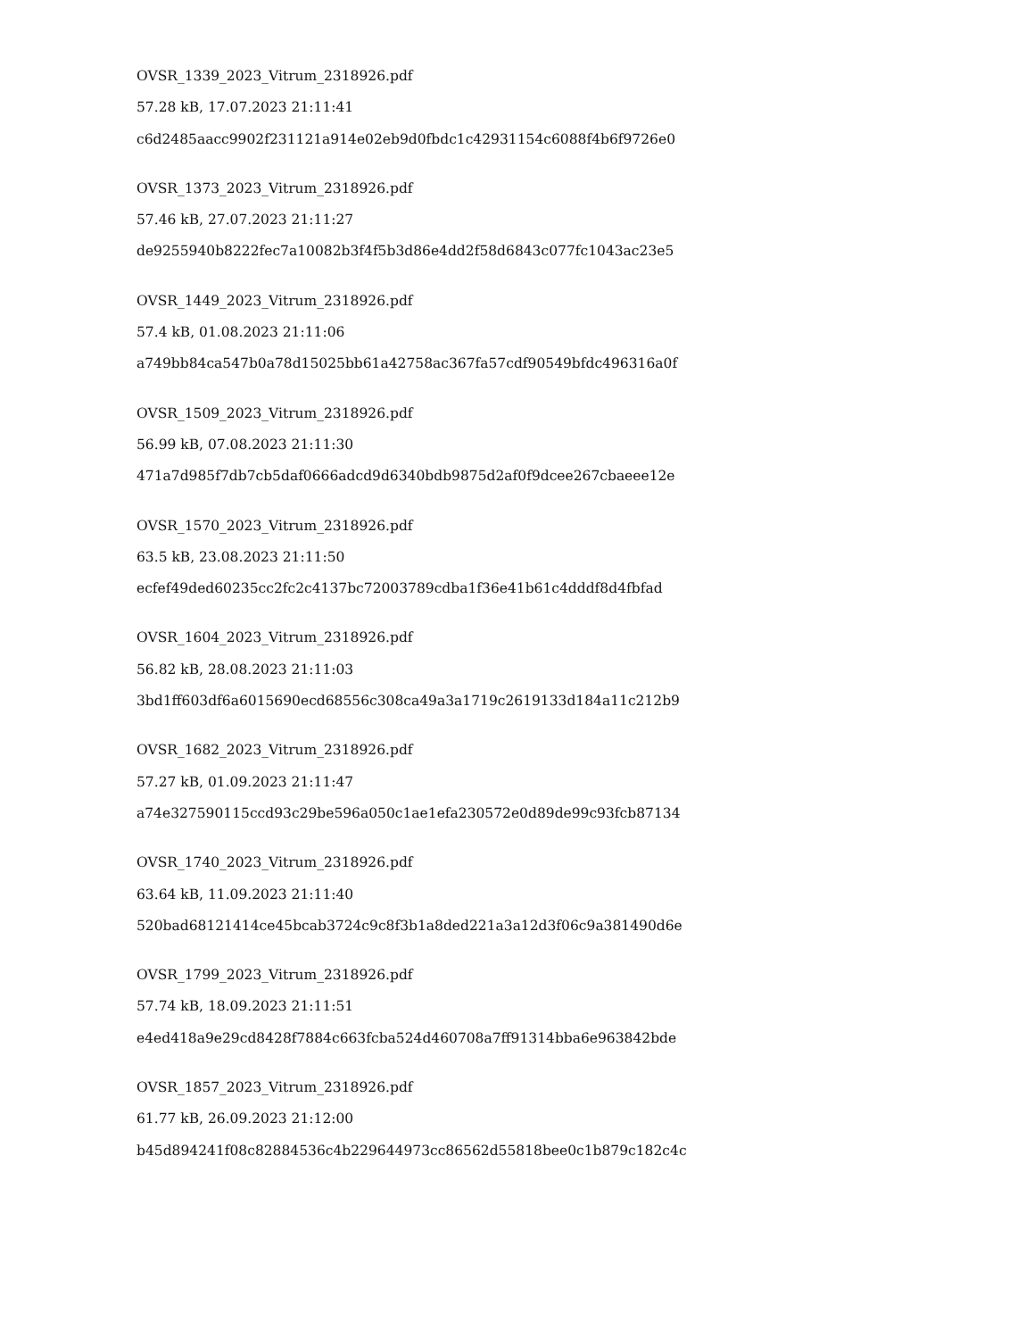OVSR_1339_2023_Vitrum_2318926.pdf
57.28 kB, 17.07.2023 21:11:41
c6d2485aacc9902f231121a914e02eb9d0fbdc1c42931154c6088f4b6f9726e0
OVSR_1373_2023_Vitrum_2318926.pdf
57.46 kB, 27.07.2023 21:11:27
de9255940b8222fec7a10082b3f4f5b3d86e4dd2f58d6843c077fc1043ac23e5
OVSR_1449_2023_Vitrum_2318926.pdf
57.4 kB, 01.08.2023 21:11:06
a749bb84ca547b0a78d15025bb61a42758ac367fa57cdf90549bfdc496316a0f
OVSR_1509_2023_Vitrum_2318926.pdf
56.99 kB, 07.08.2023 21:11:30
471a7d985f7db7cb5daf0666adcd9d6340bdb9875d2af0f9dcee267cbaeee12e
OVSR_1570_2023_Vitrum_2318926.pdf
63.5 kB, 23.08.2023 21:11:50
ecfef49ded60235cc2fc2c4137bc72003789cdba1f36e41b61c4dddf8d4fbfad
OVSR_1604_2023_Vitrum_2318926.pdf
56.82 kB, 28.08.2023 21:11:03
3bd1ff603df6a6015690ecd68556c308ca49a3a1719c2619133d184a11c212b9
OVSR_1682_2023_Vitrum_2318926.pdf
57.27 kB, 01.09.2023 21:11:47
a74e327590115ccd93c29be596a050c1ae1efa230572e0d89de99c93fcb87134
OVSR_1740_2023_Vitrum_2318926.pdf
63.64 kB, 11.09.2023 21:11:40
520bad68121414ce45bcab3724c9c8f3b1a8ded221a3a12d3f06c9a381490d6e
OVSR_1799_2023_Vitrum_2318926.pdf
57.74 kB, 18.09.2023 21:11:51
e4ed418a9e29cd8428f7884c663fcba524d460708a7ff91314bba6e963842bde
OVSR_1857_2023_Vitrum_2318926.pdf
61.77 kB, 26.09.2023 21:12:00
b45d894241f08c82884536c4b229644973cc86562d55818bee0c1b879c182c4c